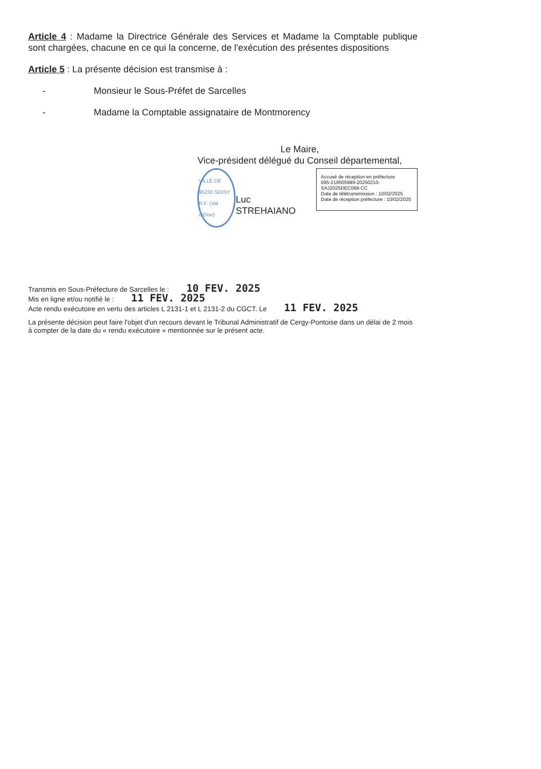Article 4 : Madame la Directrice Générale des Services et Madame la Comptable publique sont chargées, chacune en ce qui la concerne, de l'exécution des présentes dispositions
Article 5 : La présente décision est transmise à :
- Monsieur le Sous-Préfet de Sarcelles
- Madame la Comptable assignataire de Montmorency
Le Maire,
Vice-président délégué du Conseil départemental,
VILLE DE 95230 SOISY
R.F. (Val d'Oise)
Luc STREHAIANO
Accusé de réception en préfecture
095-219505989-20250210-SAJ2025DEC068-CC
Date de télétransmission : 10/02/2025
Date de réception préfecture : 10/02/2025
Transmis en Sous-Préfecture de Sarcelles le : 10 FEV. 2025
Mis en ligne et/ou notifié le : 11 FEV. 2025
Acte rendu exécutoire en vertu des articles L 2131-1 et L 2131-2 du CGCT. Le 11 FEV. 2025
La présente décision peut faire l'objet d'un recours devant le Tribunal Administratif de Cergy-Pontoise dans un délai de 2 mois à compter de la date du « rendu exécutoire » mentionnée sur le présent acte.